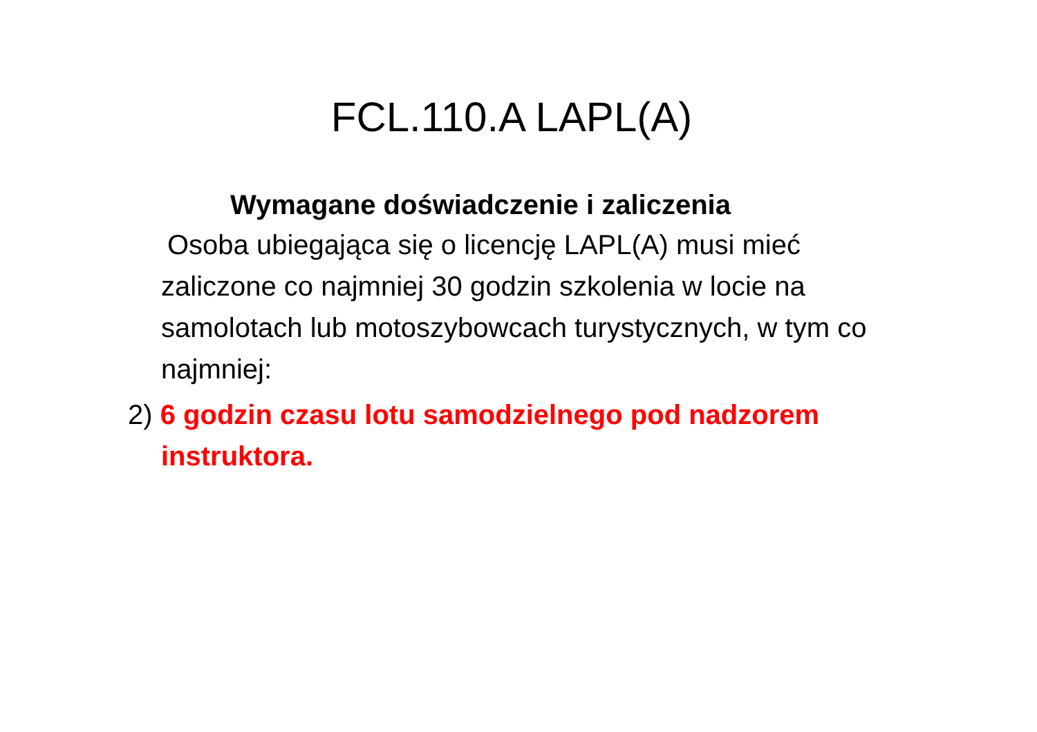FCL.110.A LAPL(A)
Wymagane doświadczenie i zaliczenia
Osoba ubiegająca się o licencję LAPL(A) musi mieć zaliczone co najmniej 30 godzin szkolenia w locie na samolotach lub motoszybowcach turystycznych, w tym co najmniej:
2) 6 godzin czasu lotu samodzielnego pod nadzorem instruktora.